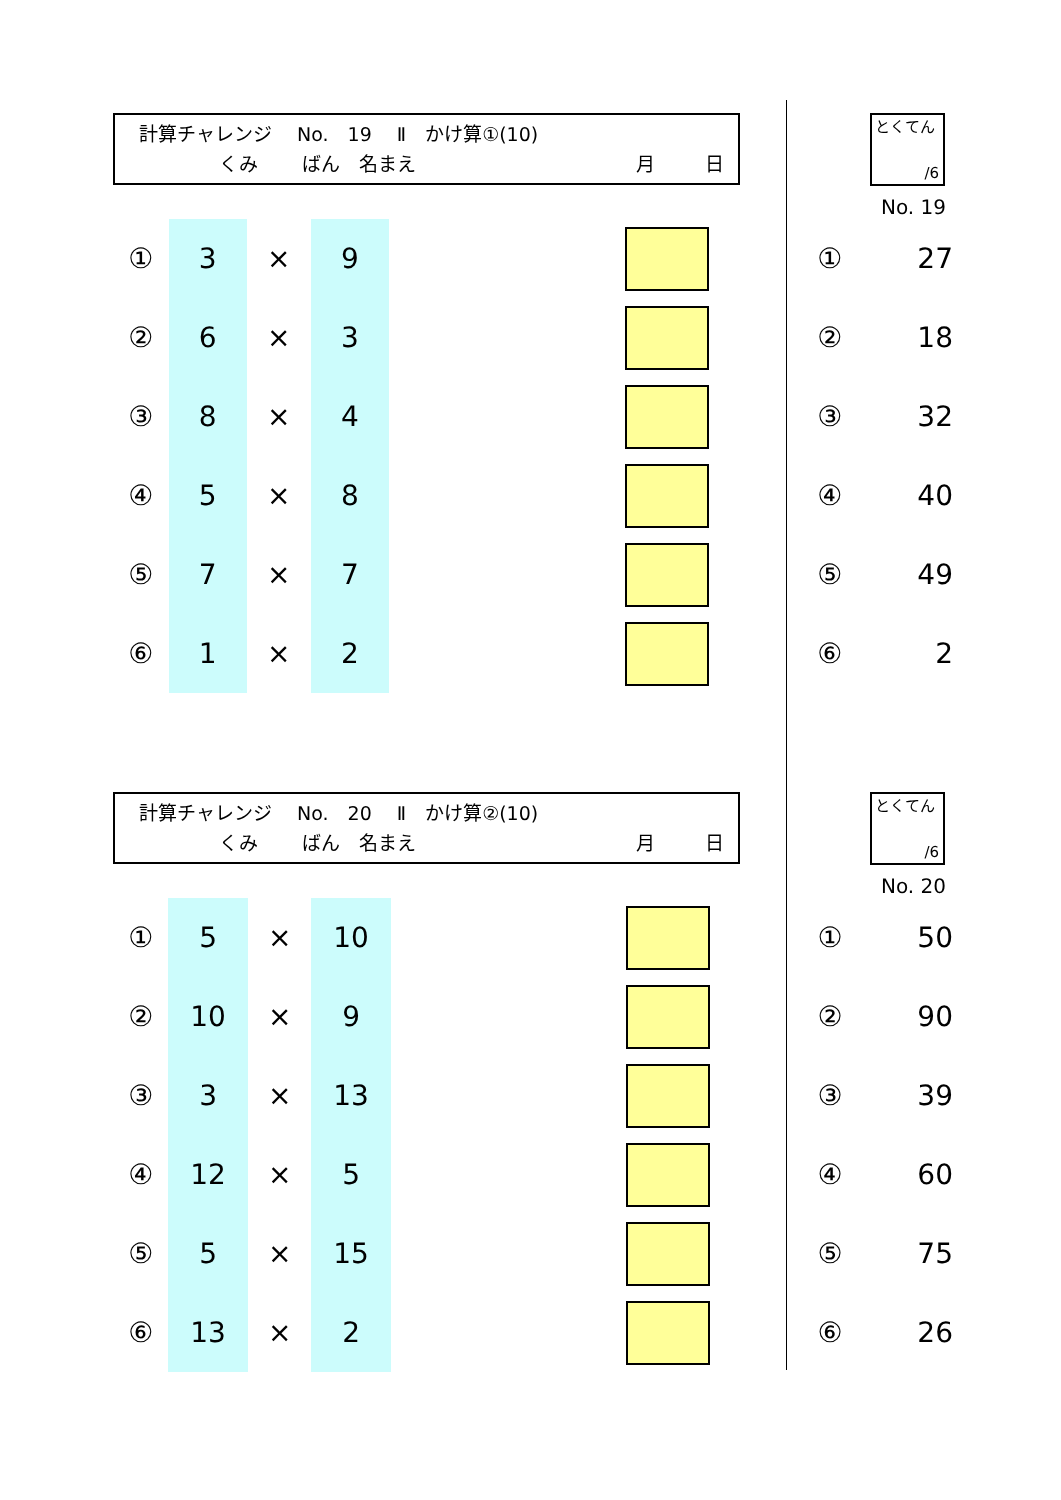計算チャレンジ　 No.　19　 Ⅱ　かけ算①(10)
くみ ばん　名まえ 月 日
とくてん
/6
No. 19
| ① | 3 | × | 9 | | | | ① | 27 |
| ② | 6 | × | 3 | | | | ② | 18 |
| ③ | 8 | × | 4 | | | | ③ | 32 |
| ④ | 5 | × | 8 | | | | ④ | 40 |
| ⑤ | 7 | × | 7 | | | | ⑤ | 49 |
| ⑥ | 1 | × | 2 | | | | ⑥ | 2 |
計算チャレンジ　 No.　20　 Ⅱ　かけ算②(10)
くみ ばん　名まえ 月 日
とくてん
/6
No. 20
| ① | 5 | × | 10 | | | | ① | 50 |
| ② | 10 | × | 9 | | | | ② | 90 |
| ③ | 3 | × | 13 | | | | ③ | 39 |
| ④ | 12 | × | 5 | | | | ④ | 60 |
| ⑤ | 5 | × | 15 | | | | ⑤ | 75 |
| ⑥ | 13 | × | 2 | | | | ⑥ | 26 |